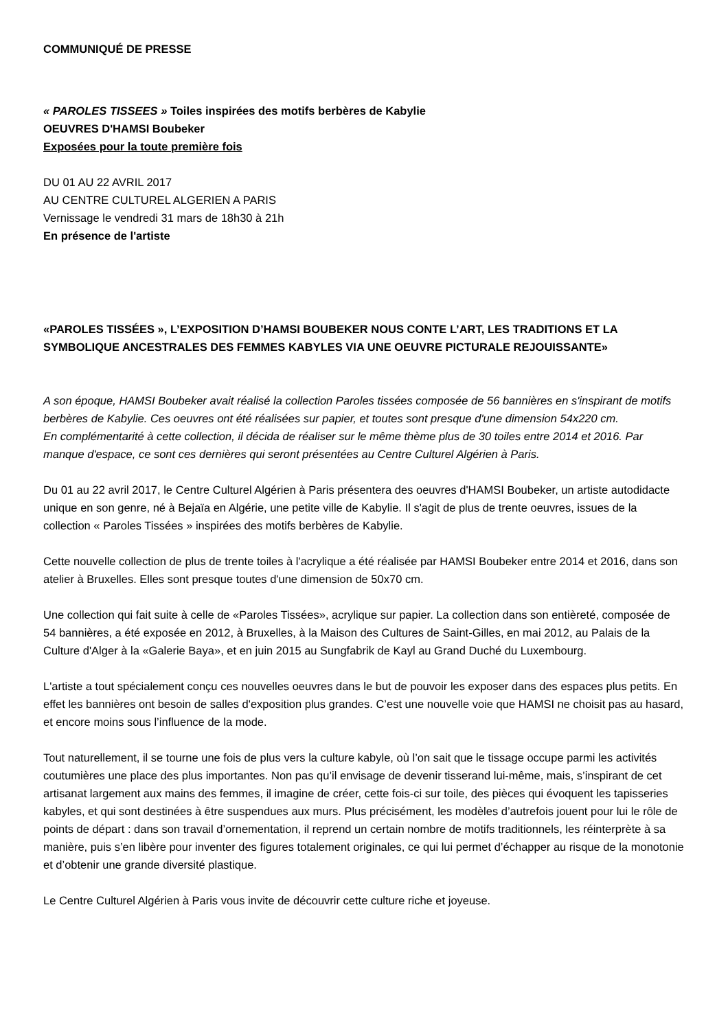COMMUNIQUÉ DE PRESSE
« PAROLES TISSEES » Toiles inspirées des motifs berbères de Kabylie
OEUVRES D'HAMSI Boubeker
Exposées pour la toute première fois
DU 01 AU 22 AVRIL 2017
AU CENTRE CULTUREL ALGERIEN A PARIS
Vernissage le vendredi 31 mars de 18h30 à 21h
En présence de l'artiste
«PAROLES TISSÉES », L’EXPOSITION D’HAMSI BOUBEKER NOUS CONTE L’ART, LES TRADITIONS ET LA SYMBOLIQUE ANCESTRALES DES FEMMES KABYLES VIA UNE OEUVRE PICTURALE REJOUISSANTE»
A son époque, HAMSI Boubeker avait réalisé la collection Paroles tissées composée de 56 bannières en s'inspirant de motifs berbères de Kabylie. Ces oeuvres ont été réalisées sur papier, et toutes sont presque d'une dimension 54x220 cm.
En complémentarité à cette collection, il décida de réaliser sur le même thème plus de 30 toiles entre 2014 et 2016. Par manque d'espace, ce sont ces dernières qui seront présentées au Centre Culturel Algérien à Paris.
Du 01 au 22 avril 2017, le Centre Culturel Algérien à Paris présentera des oeuvres d'HAMSI Boubeker, un artiste autodidacte unique en son genre, né à Bejaïa en Algérie, une petite ville de Kabylie. Il s'agit de plus de trente oeuvres, issues de la collection « Paroles Tissées » inspirées des motifs berbères de Kabylie.
Cette nouvelle collection de plus de trente toiles à l'acrylique a été réalisée par HAMSI Boubeker entre 2014 et 2016, dans son atelier à Bruxelles. Elles sont presque toutes d'une dimension de 50x70 cm.
Une collection qui fait suite à celle de «Paroles Tissées», acrylique sur papier. La collection dans son entièreté, composée de 54 bannières, a été exposée en 2012, à Bruxelles, à la Maison des Cultures de Saint-Gilles, en mai 2012, au Palais de la Culture d'Alger à la «Galerie Baya», et en juin 2015 au Sungfabrik de Kayl au Grand Duché du Luxembourg.
L'artiste a tout spécialement conçu ces nouvelles oeuvres dans le but de pouvoir les exposer dans des espaces plus petits. En effet les bannières ont besoin de salles d'exposition plus grandes. C’est une nouvelle voie que HAMSI ne choisit pas au hasard, et encore moins sous l’influence de la mode.
Tout naturellement, il se tourne une fois de plus vers la culture kabyle, où l’on sait que le tissage occupe parmi les activités coutumières une place des plus importantes. Non pas qu’il envisage de devenir tisserand lui-même, mais, s’inspirant de cet artisanat largement aux mains des femmes, il imagine de créer, cette fois-ci sur toile, des pièces qui évoquent les tapisseries kabyles, et qui sont destinées à être suspendues aux murs. Plus précisément, les modèles d’autrefois jouent pour lui le rôle de points de départ : dans son travail d’ornementation, il reprend un certain nombre de motifs traditionnels, les réinterprète à sa manière, puis s’en libère pour inventer des figures totalement originales, ce qui lui permet d’échapper au risque de la monotonie et d’obtenir une grande diversité plastique.
Le Centre Culturel Algérien à Paris vous invite de découvrir cette culture riche et joyeuse.